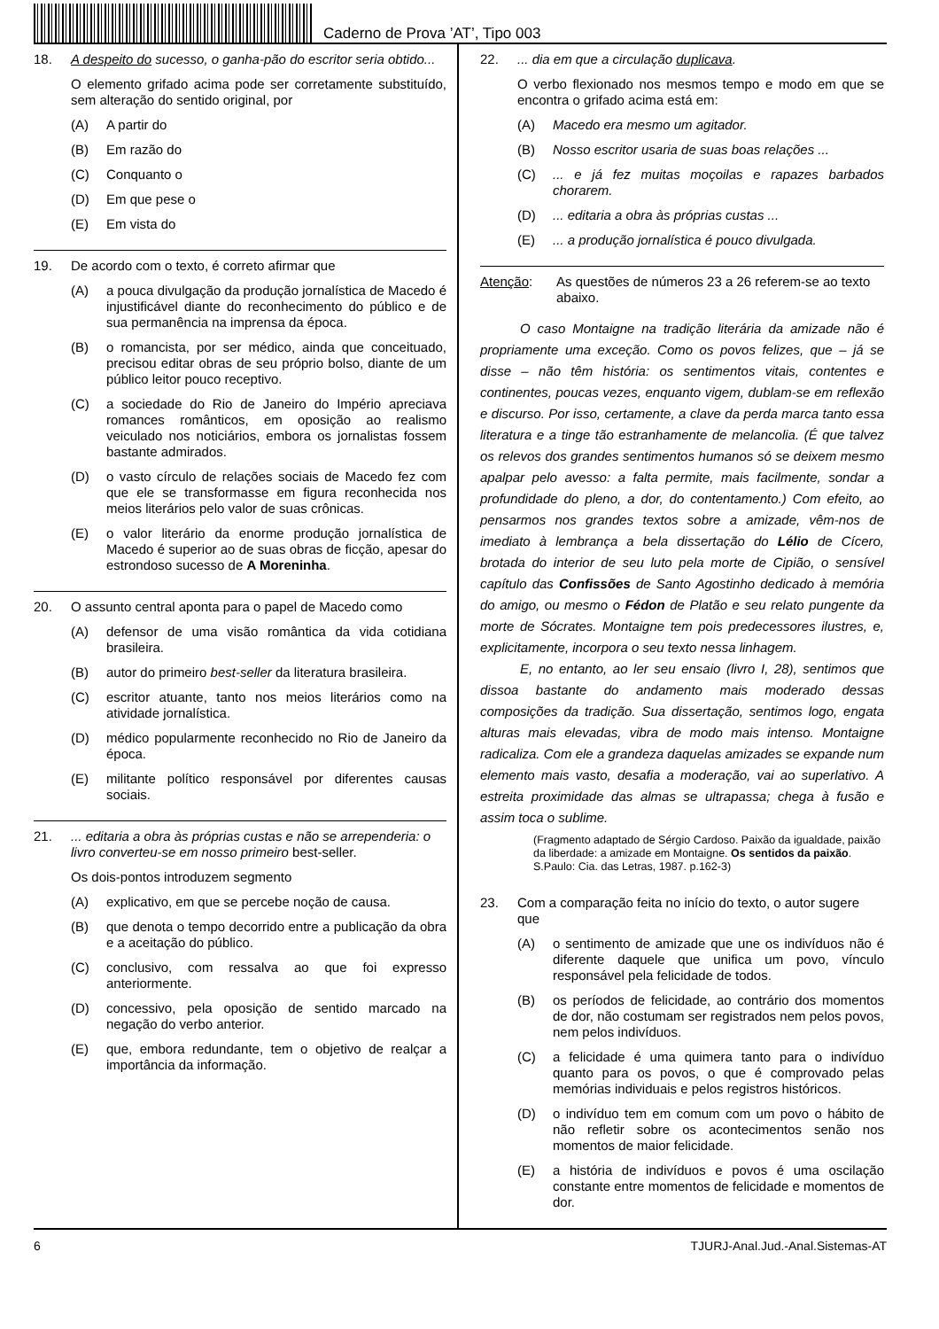Caderno de Prova ’AT’, Tipo 003
18. A despeito do sucesso, o ganha-pão do escritor seria obtido...
O elemento grifado acima pode ser corretamente substituído, sem alteração do sentido original, por
(A) A partir do
(B) Em razão do
(C) Conquanto o
(D) Em que pese o
(E) Em vista do
19. De acordo com o texto, é correto afirmar que
(A) a pouca divulgação da produção jornalística de Macedo é injustificável diante do reconhecimento do público e de sua permanência na imprensa da época.
(B) o romancista, por ser médico, ainda que conceituado, precisou editar obras de seu próprio bolso, diante de um público leitor pouco receptivo.
(C) a sociedade do Rio de Janeiro do Império apreciava romances românticos, em oposição ao realismo veiculado nos noticiários, embora os jornalistas fossem bastante admirados.
(D) o vasto círculo de relações sociais de Macedo fez com que ele se transformasse em figura reconhecida nos meios literários pelo valor de suas crônicas.
(E) o valor literário da enorme produção jornalística de Macedo é superior ao de suas obras de ficção, apesar do estrondoso sucesso de A Moreninha.
20. O assunto central aponta para o papel de Macedo como
(A) defensor de uma visão romântica da vida cotidiana brasileira.
(B) autor do primeiro best-seller da literatura brasileira.
(C) escritor atuante, tanto nos meios literários como na atividade jornalística.
(D) médico popularmente reconhecido no Rio de Janeiro da época.
(E) militante político responsável por diferentes causas sociais.
21. ... editaria a obra às próprias custas e não se arrependeria: o livro converteu-se em nosso primeiro best-seller.
Os dois-pontos introduzem segmento
(A) explicativo, em que se percebe noção de causa.
(B) que denota o tempo decorrido entre a publicação da obra e a aceitação do público.
(C) conclusivo, com ressalva ao que foi expresso anteriormente.
(D) concessivo, pela oposição de sentido marcado na negação do verbo anterior.
(E) que, embora redundante, tem o objetivo de realçar a importância da informação.
22.... dia em que a circulação duplicava.
O verbo flexionado nos mesmos tempo e modo em que se encontra o grifado acima está em:
(A) Macedo era mesmo um agitador.
(B) Nosso escritor usaria de suas boas relações ...
(C)... e já fez muitas moçoilas e rapazes barbados chorarem.
(D)... editaria a obra às próprias custas ...
(E)... a produção jornalística é pouco divulgada.
Atenção: As questões de números 23 a 26 referem-se ao texto abaixo.
O caso Montaigne na tradição literária da amizade não é propriamente uma exceção. Como os povos felizes, que – já se disse – não têm história: os sentimentos vitais, contentes e continentes, poucas vezes, enquanto vigem, dublam-se em reflexão e discurso. Por isso, certamente, a clave da perda marca tanto essa literatura e a tinge tão estranhamente de melancolia. (É que talvez os relevos dos grandes sentimentos humanos só se deixem mesmo apalpar pelo avesso: a falta permite, mais facilmente, sondar a profundidade do pleno, a dor, do contentamento.) Com efeito, ao pensarmos nos grandes textos sobre a amizade, vêm-nos de imediato à lembrança a bela dissertação do Lélio de Cícero, brotada do interior de seu luto pela morte de Cipião, o sensível capítulo das Confissões de Santo Agostinho dedicado à memória do amigo, ou mesmo o Fédon de Platão e seu relato pungente da morte de Sócrates. Montaigne tem pois predecessores ilustres, e, explicitamente, incorpora o seu texto nessa linhagem.
E, no entanto, ao ler seu ensaio (livro I, 28), sentimos que dissoa bastante do andamento mais moderado dessas composições da tradição. Sua dissertação, sentimos logo, engata alturas mais elevadas, vibra de modo mais intenso. Montaigne radicaliza. Com ele a grandeza daquelas amizades se expande num elemento mais vasto, desafia a moderação, vai ao superlativo. A estreita proximidade das almas se ultrapassa; chega à fusão e assim toca o sublime.
(Fragmento adaptado de Sérgio Cardoso. Paixão da igualdade, paixão da liberdade: a amizade em Montaigne. Os sentidos da paixão. S.Paulo: Cia. das Letras, 1987. p.162-3)
23. Com a comparação feita no início do texto, o autor sugere que
(A) o sentimento de amizade que une os indivíduos não é diferente daquele que unifica um povo, vínculo responsável pela felicidade de todos.
(B) os períodos de felicidade, ao contrário dos momentos de dor, não costumam ser registrados nem pelos povos, nem pelos indivíduos.
(C) a felicidade é uma quimera tanto para o indivíduo quanto para os povos, o que é comprovado pelas memórias individuais e pelos registros históricos.
(D) o indivíduo tem em comum com um povo o hábito de não refletir sobre os acontecimentos senão nos momentos de maior felicidade.
(E) a história de indivíduos e povos é uma oscilação constante entre momentos de felicidade e momentos de dor.
6 TJURJ-Anal.Jud.-Anal.Sistemas-AT